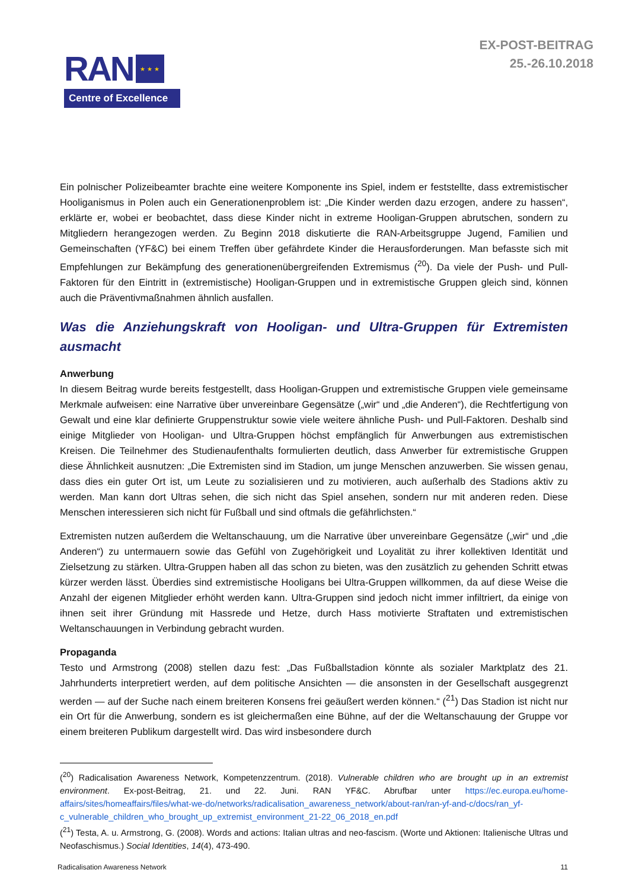RAN
★ ★ ★
Centre of Excellence
EX-POST-BEITRAG
25.-26.10.2018
Ein polnischer Polizeibeamter brachte eine weitere Komponente ins Spiel, indem er feststellte, dass extremistischer Hooliganismus in Polen auch ein Generationenproblem ist: „Die Kinder werden dazu erzogen, andere zu hassen“, erklärte er, wobei er beobachtet, dass diese Kinder nicht in extreme Hooligan-Gruppen abrutschen, sondern zu Mitgliedern herangezogen werden. Zu Beginn 2018 diskutierte die RAN-Arbeitsgruppe Jugend, Familien und Gemeinschaften (YF&C) bei einem Treffen über gefährdete Kinder die Herausforderungen. Man befasste sich mit Empfehlungen zur Bekämpfung des generationenübergreifenden Extremismus (<sup>20</sup>). Da viele der Push- und Pull-Faktoren für den Eintritt in (extremistische) Hooligan-Gruppen und in extremistische Gruppen gleich sind, können auch die Präventivmaßnahmen ähnlich ausfallen.
Was die Anziehungskraft von Hooligan- und Ultra-Gruppen für Extremisten ausmacht
Anwerbung
In diesem Beitrag wurde bereits festgestellt, dass Hooligan-Gruppen und extremistische Gruppen viele gemeinsame Merkmale aufweisen: eine Narrative über unvereinbare Gegensätze („wir“ und „die Anderen“), die Rechtfertigung von Gewalt und eine klar definierte Gruppenstruktur sowie viele weitere ähnliche Push- und Pull-Faktoren. Deshalb sind einige Mitglieder von Hooligan- und Ultra-Gruppen höchst empfänglich für Anwerbungen aus extremistischen Kreisen. Die Teilnehmer des Studienaufenthalts formulierten deutlich, dass Anwerber für extremistische Gruppen diese Ähnlichkeit ausnutzen: „Die Extremisten sind im Stadion, um junge Menschen anzuwerben. Sie wissen genau, dass dies ein guter Ort ist, um Leute zu sozialisieren und zu motivieren, auch außerhalb des Stadions aktiv zu werden. Man kann dort Ultras sehen, die sich nicht das Spiel ansehen, sondern nur mit anderen reden. Diese Menschen interessieren sich nicht für Fußball und sind oftmals die gefährlichsten.“
Extremisten nutzen außerdem die Weltanschauung, um die Narrative über unvereinbare Gegensätze („wir“ und „die Anderen“) zu untermauern sowie das Gefühl von Zugehörigkeit und Loyalität zu ihrer kollektiven Identität und Zielsetzung zu stärken. Ultra-Gruppen haben all das schon zu bieten, was den zusätzlich zu gehenden Schritt etwas kürzer werden lässt. Überdies sind extremistische Hooligans bei Ultra-Gruppen willkommen, da auf diese Weise die Anzahl der eigenen Mitglieder erhöht werden kann. Ultra-Gruppen sind jedoch nicht immer infiltriert, da einige von ihnen seit ihrer Gründung mit Hassrede und Hetze, durch Hass motivierte Straftaten und extremistischen Weltanschauungen in Verbindung gebracht wurden.
Propaganda
Testo und Armstrong (2008) stellen dazu fest: „Das Fußballstadion könnte als sozialer Marktplatz des 21. Jahrhunderts interpretiert werden, auf dem politische Ansichten — die ansonsten in der Gesellschaft ausgegrenzt werden — auf der Suche nach einem breiteren Konsens frei geäußert werden können.“ (<sup>21</sup>) Das Stadion ist nicht nur ein Ort für die Anwerbung, sondern es ist gleichermaßen eine Bühne, auf der die Weltanschauung der Gruppe vor einem breiteren Publikum dargestellt wird. Das wird insbesondere durch
(<sup>20</sup>) Radicalisation Awareness Network, Kompetenzzentrum. (2018). Vulnerable children who are brought up in an extremist environment. Ex-post-Beitrag, 21. und 22. Juni. RAN YF&C. Abrufbar unter https://ec.europa.eu/home-affairs/sites/homeaffairs/files/what-we-do/networks/radicalisation_awareness_network/about-ran/ran-yf-and-c/docs/ran_yf-c_vulnerable_children_who_brought_up_extremist_environment_21-22_06_2018_en.pdf
(<sup>21</sup>) Testa, A. u. Armstrong, G. (2008). Words and actions: Italian ultras and neo-fascism. (Worte und Aktionen: Italienische Ultras und Neofaschismus.) Social Identities, 14(4), 473-490.
Radicalisation Awareness Network 11